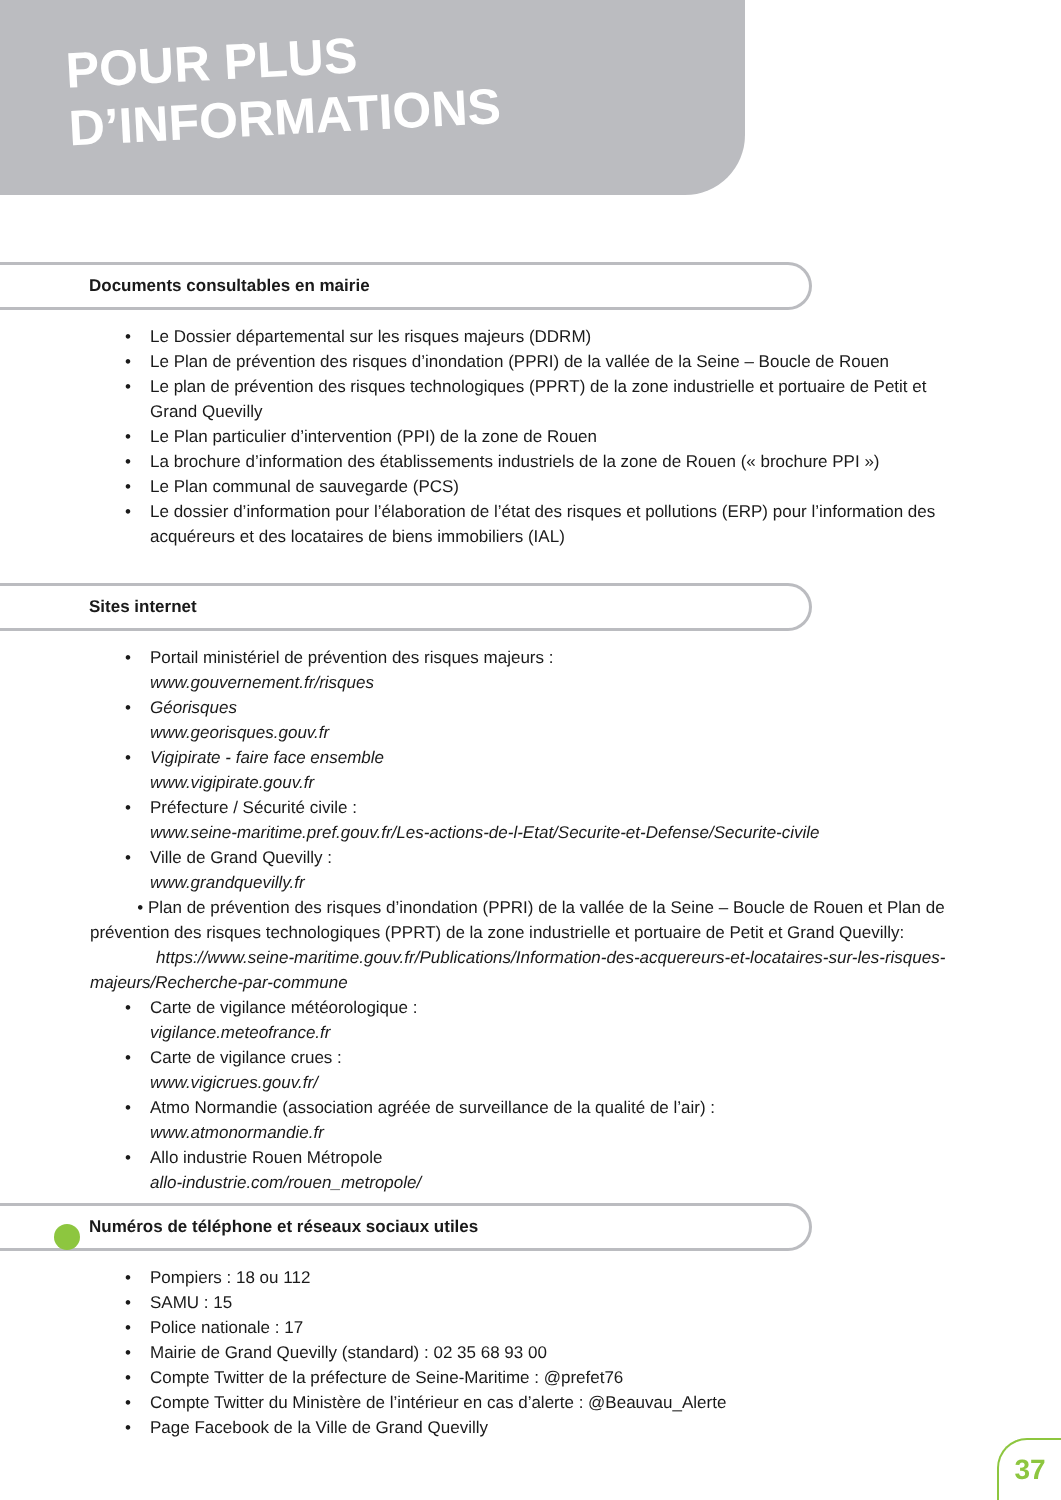POUR PLUS
D’INFORMATIONS
Documents consultables en mairie
Le Dossier départemental sur les risques majeurs (DDRM)
Le Plan de prévention des risques d’inondation (PPRI) de la vallée de la Seine – Boucle de Rouen
Le plan de prévention des risques technologiques (PPRT) de la zone industrielle et portuaire de Petit et Grand Quevilly
Le Plan particulier d’intervention (PPI) de la zone de Rouen
La brochure d’information des établissements industriels de la zone de Rouen (« brochure PPI »)
Le Plan communal de sauvegarde (PCS)
Le dossier d’information pour l’élaboration de l’état des risques et pollutions (ERP) pour l’information des acquéreurs et des locataires de biens immobiliers (IAL)
Sites internet
Portail ministériel de prévention des risques majeurs :
www.gouvernement.fr/risques
Géorisques
www.georisques.gouv.fr
Vigipirate - faire face ensemble
www.vigipirate.gouv.fr
Préfecture / Sécurité civile :
www.seine-maritime.pref.gouv.fr/Les-actions-de-l-Etat/Securite-et-Defense/Securite-civile
Ville de Grand Quevilly :
www.grandquevilly.fr
• Plan de prévention des risques d’inondation (PPRI) de la vallée de la Seine – Boucle de Rouen et Plan de prévention des risques technologiques (PPRT) de la zone industrielle et portuaire de Petit et Grand Quevilly:
https://www.seine-maritime.gouv.fr/Publications/Information-des-acquereurs-et-locataires-sur-les-risques-majeurs/Recherche-par-commune
Carte de vigilance météorologique :
vigilance.meteofrance.fr
Carte de vigilance crues :
www.vigicrues.gouv.fr/
Atmo Normandie (association agréée de surveillance de la qualité de l’air) :
www.atmonormandie.fr
Allo industrie Rouen Métropole
allo-industrie.com/rouen_metropole/
Numéros de téléphone et réseaux sociaux utiles
Pompiers : 18 ou 112
SAMU : 15
Police nationale : 17
Mairie de Grand Quevilly (standard) : 02 35 68 93 00
Compte Twitter de la préfecture de Seine-Maritime : @prefet76
Compte Twitter du Ministère de l’intérieur en cas d’alerte : @Beauvau_Alerte
Page Facebook de la Ville de Grand Quevilly
37